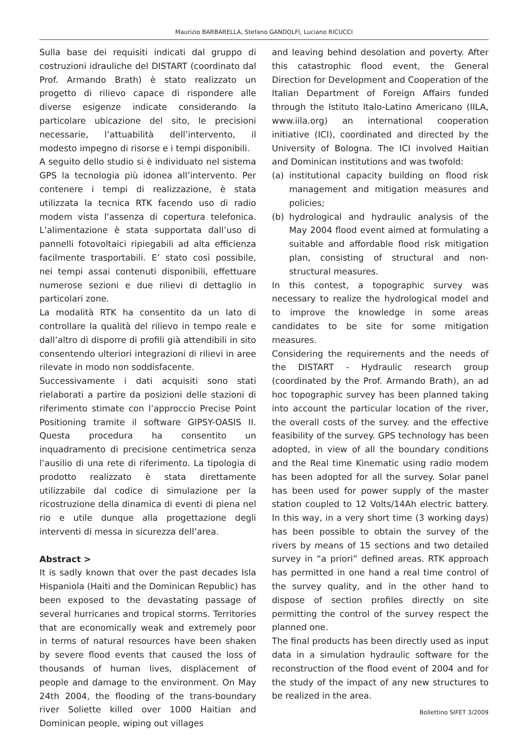Maurizio BARBARELLA, Stefano GANDOLFI, Luciano RICUCCI
Sulla base dei requisiti indicati dal gruppo di costruzioni idrauliche del DISTART (coordinato dal Prof. Armando Brath) è stato realizzato un progetto di rilievo capace di rispondere alle diverse esigenze indicate considerando la particolare ubicazione del sito, le precisioni necessarie, l’attuabilità dell’intervento, il modesto impegno di risorse e i tempi disponibili.
A seguito dello studio si è individuato nel sistema GPS la tecnologia più idonea all’intervento. Per contenere i tempi di realizzazione, è stata utilizzata la tecnica RTK facendo uso di radio modem vista l’assenza di copertura telefonica. L’alimentazione è stata supportata dall’uso di pannelli fotovoltaici ripiegabili ad alta efficienza facilmente trasportabili. E’ stato così possibile, nei tempi assai contenuti disponibili, effettuare numerose sezioni e due rilievi di dettaglio in particolari zone.
La modalità RTK ha consentito da un lato di controllare la qualità del rilievo in tempo reale e dall’altro di disporre di profili già attendibili in sito consentendo ulteriori integrazioni di rilievi in aree rilevate in modo non soddisfacente.
Successivamente i dati acquisiti sono stati rielaborati a partire da posizioni delle stazioni di riferimento stimate con l’approccio Precise Point Positioning tramite il software GIPSY-OASIS II. Questa procedura ha consentito un inquadramento di precisione centimetrica senza l’ausilio di una rete di riferimento. La tipologia di prodotto realizzato è stata direttamente utilizzabile dal codice di simulazione per la ricostruzione della dinamica di eventi di piena nel rio e utile dunque alla progettazione degli interventi di messa in sicurezza dell’area.
Abstract >
It is sadly known that over the past decades Isla Hispaniola (Haiti and the Dominican Republic) has been exposed to the devastating passage of several hurricanes and tropical storms. Territories that are economically weak and extremely poor in terms of natural resources have been shaken by severe flood events that caused the loss of thousands of human lives, displacement of people and damage to the environment. On May 24th 2004, the flooding of the trans-boundary river Soliette killed over 1000 Haitian and Dominican people, wiping out villages
and leaving behind desolation and poverty. After this catastrophic flood event, the General Direction for Development and Cooperation of the Italian Department of Foreign Affairs funded through the Istituto Italo-Latino Americano (IILA, www.iila.org) an international cooperation initiative (ICI), coordinated and directed by the University of Bologna. The ICI involved Haitian and Dominican institutions and was twofold:
(a) institutional capacity building on flood risk management and mitigation measures and policies;
(b) hydrological and hydraulic analysis of the May 2004 flood event aimed at formulating a suitable and affordable flood risk mitigation plan, consisting of structural and non-structural measures.
In this contest, a topographic survey was necessary to realize the hydrological model and to improve the knowledge in some areas candidates to be site for some mitigation measures.
Considering the requirements and the needs of the DISTART - Hydraulic research group (coordinated by the Prof. Armando Brath), an ad hoc topographic survey has been planned taking into account the particular location of the river, the overall costs of the survey. and the effective feasibility of the survey. GPS technology has been adopted, in view of all the boundary conditions and the Real time Kinematic using radio modem has been adopted for all the survey. Solar panel has been used for power supply of the master station coupled to 12 Volts/14Ah electric battery. In this way, in a very short time (3 working days) has been possible to obtain the survey of the rivers by means of 15 sections and two detailed survey in “a priori” defined areas. RTK approach has permitted in one hand a real time control of the survey quality, and in the other hand to dispose of section profiles directly on site permitting the control of the survey respect the planned one.
The final products has been directly used as input data in a simulation hydraulic software for the reconstruction of the flood event of 2004 and for the study of the impact of any new structures to be realized in the area.
Bollettino SIFET 3/2009